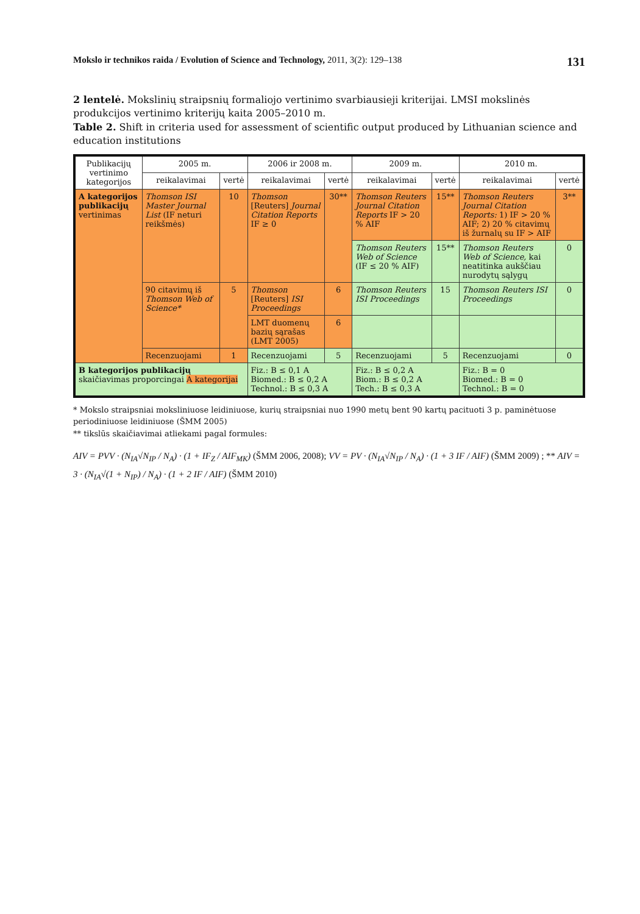Mokslo ir technikos raida / Evolution of Science and Technology, 2011, 3(2): 129–138 131
2 lentelė. Mokslinių straipsnių formaliojo vertinimo svarbiausieji kriterijai. LMSI mokslinės produkcijos vertinimo kriterijų kaita 2005–2010 m.
Table 2. Shift in criteria used for assessment of scientific output produced by Lithuanian science and education institutions
| Publikacijų vertinimo kategorijos | 2005 m. | | 2006 ir 2008 m. | | 2009 m. | | 2010 m. | |
| --- | --- | --- | --- | --- | --- | --- | --- | --- |
| | reikalavimai | vertė | reikalavimai | vertė | reikalavimai | vertė | reikalavimai | vertė |
| A kategorijos publikacijų vertinimas | Thomson ISI Master Journal List (IF neturi reikšmės) | 10 | Thomson [Reuters] Journal Citation Reports IF ≥ 0 | 30** | Thomson Reuters Journal Citation Reports IF > 20 % AIF | 15** | Thomson Reuters Journal Citation Reports: 1) IF > 20 % AIF; 2) 20 % citavimų iš žurnalų su IF > AIF | 3** |
| | | | | | Thomson Reuters Web of Science (IF ≤ 20 % AIF) | 15** | Thomson Reuters Web of Science, kai neatitinka aukščiau nurodytų sąlygų | 0 |
| | 90 citavimų iš Thomson Web of Science* | 5 | Thomson [Reuters] ISI Proceedings | 6 | Thomson Reuters ISI Proceedings | 15 | Thomson Reuters ISI Proceedings | 0 |
| | | | LMT duomenų bazių sąrašas (LMT 2005) | 6 | | | | |
| | Recenzuojami | 1 | Recenzuojami | 5 | Recenzuojami | 5 | Recenzuojami | 0 |
| B kategorijos publikacijų skaičiavimas proporcingai A kategorijai | | | Fiz.: B ≤ 0,1 A Biomed.: B ≤ 0,2 A Technol.: B ≤ 0,3 A | | Fiz.: B ≤ 0,2 A Biom.: B ≤ 0,2 A Tech.: B ≤ 0,3 A | | Fiz.: B = 0 Biomed.: B = 0 Technol.: B = 0 | |
* Mokslo straipsniai moksliniuose leidiniuose, kurių straipsniai nuo 1990 metų bent 90 kartų pacituoti 3 p. paminėtuose periodiniuose leidiniuose (ŠMM 2005)
** tikslūs skaičiavimai atliekami pagal formules:
AIV = PVV · (N<sub>IA</sub>√N<sub>IP</sub> / N<sub>A</sub>) · (1 + IF<sub>Z</sub> / AIF<sub>MK</sub>) (ŠMM 2006, 2008); VV = PV · (N<sub>IA</sub>√N<sub>IP</sub> / N<sub>A</sub>) · (1 + 3 IF / AIF) (ŠMM 2009) ; ** AIV = 3 · (N<sub>IA</sub>√(1 + N<sub>IP</sub>) / N<sub>A</sub>) · (1 + 2 IF / AIF) (ŠMM 2010)